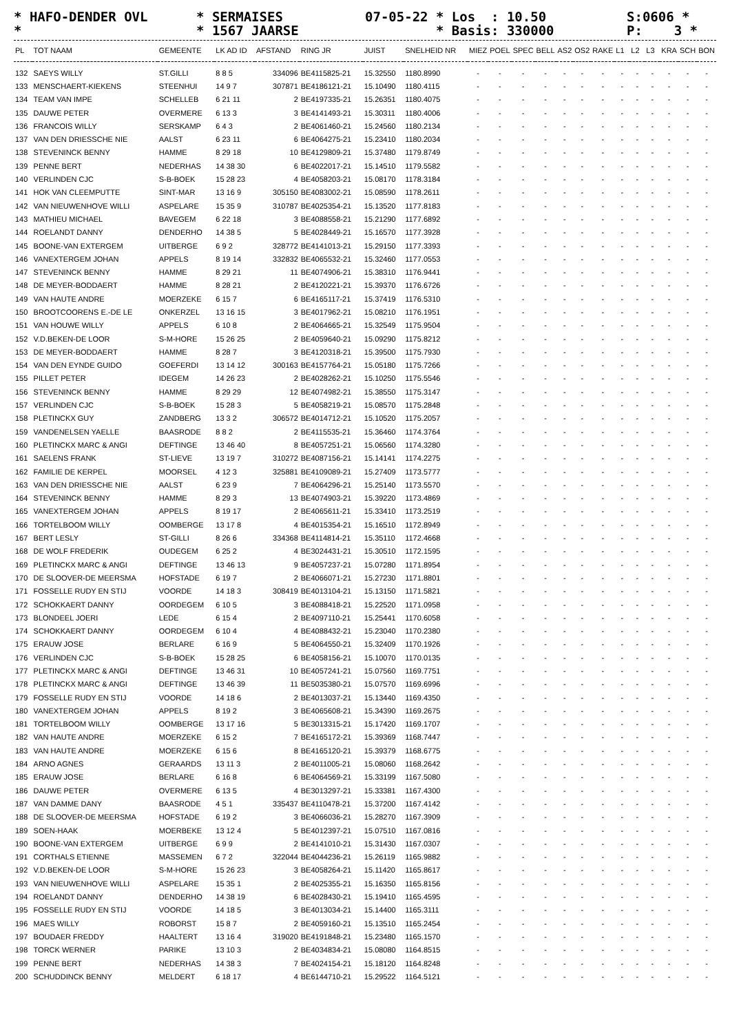* HAFO-DENDER OVL *
* SERMAISES * 1567 JAARSE
07-05-22 * Los : 10.50 * Basis: 330000
S:0606 * P: 3 *
| PL | TOT NAAM | GEMEENTE | LK AD ID | AFSTAND | RING JR | JUIST | SNELHEID NR | MIEZ | POEL | SPEC | BELL | AS2 | OS2 | RAKE | L1 | L2 | L3 | KRA | SCH | BON |
| --- | --- | --- | --- | --- | --- | --- | --- | --- | --- | --- | --- | --- | --- | --- | --- | --- | --- | --- | --- | --- |
| 132 | SAEYS WILLY | ST.GILLI | 8 8 5 | 334096 | BE4115825-21 | 15.32550 | 1180.8990 | - | - | - | - | - | - | - | - | - | - | - | - | - |
| 133 | MENSCHAERT-KIEKENS | STEENHUI | 14 9 7 | 307871 | BE4186121-21 | 15.10490 | 1180.4115 | - | - | - | - | - | - | - | - | - | - | - | - | - |
| 134 | TEAM VAN IMPE | SCHELLEB | 6 21 11 | 2 | BE4197335-21 | 15.26351 | 1180.4075 | - | - | - | - | - | - | - | - | - | - | - | - | - |
| 135 | DAUWE PETER | OVERMERE | 6 13 3 | 3 | BE4141493-21 | 15.30311 | 1180.4006 | - | - | - | - | - | - | - | - | - | - | - | - | - |
| 136 | FRANCOIS WILLY | SERSKAMP | 6 4 3 | 2 | BE4061460-21 | 15.24560 | 1180.2134 | - | - | - | - | - | - | - | - | - | - | - | - | - |
| 137 | VAN DEN DRIESSCHE NIE | AALST | 6 23 11 | 6 | BE4064275-21 | 15.23410 | 1180.2034 | - | - | - | - | - | - | - | - | - | - | - | - | - |
| 138 | STEVENINCK BENNY | HAMME | 8 29 18 | 10 | BE4129809-21 | 15.37480 | 1179.8749 | - | - | - | - | - | - | - | - | - | - | - | - | - |
| 139 | PENNE BERT | NEDERHAS | 14 38 30 | 6 | BE4022017-21 | 15.14510 | 1179.5582 | - | - | - | - | - | - | - | - | - | - | - | - | - |
| 140 | VERLINDEN CJC | S-B-BOEK | 15 28 23 | 4 | BE4058203-21 | 15.08170 | 1178.3184 | - | - | - | - | - | - | - | - | - | - | - | - | - |
| 141 | HOK VAN CLEEMPUTTE | SINT-MAR | 13 16 9 | 305150 | BE4083002-21 | 15.08590 | 1178.2611 | - | - | - | - | - | - | - | - | - | - | - | - | - |
| 142 | VAN NIEUWENHOVE WILLI | ASPELARE | 15 35 9 | 310787 | BE4025354-21 | 15.13520 | 1177.8183 | - | - | - | - | - | - | - | - | - | - | - | - | - |
| 143 | MATHIEU MICHAEL | BAVEGEM | 6 22 18 | 3 | BE4088558-21 | 15.21290 | 1177.6892 | - | - | - | - | - | - | - | - | - | - | - | - | - |
| 144 | ROELANDT DANNY | DENDERHO | 14 38 5 | 5 | BE4028449-21 | 15.16570 | 1177.3928 | - | - | - | - | - | - | - | - | - | - | - | - | - |
| 145 | BOONE-VAN EXTERGEM | UITBERGE | 6 9 2 | 328772 | BE4141013-21 | 15.29150 | 1177.3393 | - | - | - | - | - | - | - | - | - | - | - | - | - |
| 146 | VANEXTERGEM JOHAN | APPELS | 8 19 14 | 332832 | BE4065532-21 | 15.32460 | 1177.0553 | - | - | - | - | - | - | - | - | - | - | - | - | - |
| 147 | STEVENINCK BENNY | HAMME | 8 29 21 | 11 | BE4074906-21 | 15.38310 | 1176.9441 | - | - | - | - | - | - | - | - | - | - | - | - | - |
| 148 | DE MEYER-BODDAERT | HAMME | 8 28 21 | 2 | BE4120221-21 | 15.39370 | 1176.6726 | - | - | - | - | - | - | - | - | - | - | - | - | - |
| 149 | VAN HAUTE ANDRE | MOERZEKE | 6 15 7 | 6 | BE4165117-21 | 15.37419 | 1176.5310 | - | - | - | - | - | - | - | - | - | - | - | - | - |
| 150 | BROOTCOORENS E.-DE LE | ONKERZEL | 13 16 15 | 3 | BE4017962-21 | 15.08210 | 1176.1951 | - | - | - | - | - | - | - | - | - | - | - | - | - |
| 151 | VAN HOUWE WILLY | APPELS | 6 10 8 | 2 | BE4064665-21 | 15.32549 | 1175.9504 | - | - | - | - | - | - | - | - | - | - | - | - | - |
| 152 | V.D.BEKEN-DE LOOR | S-M-HORE | 15 26 25 | 2 | BE4059640-21 | 15.09290 | 1175.8212 | - | - | - | - | - | - | - | - | - | - | - | - | - |
| 153 | DE MEYER-BODDAERT | HAMME | 8 28 7 | 3 | BE4120318-21 | 15.39500 | 1175.7930 | - | - | - | - | - | - | - | - | - | - | - | - | - |
| 154 | VAN DEN EYNDE GUIDO | GOEFERDI | 13 14 12 | 300163 | BE4157764-21 | 15.05180 | 1175.7266 | - | - | - | - | - | - | - | - | - | - | - | - | - |
| 155 | PILLET PETER | IDEGEM | 14 26 23 | 2 | BE4028262-21 | 15.10250 | 1175.5546 | - | - | - | - | - | - | - | - | - | - | - | - | - |
| 156 | STEVENINCK BENNY | HAMME | 8 29 29 | 12 | BE4074982-21 | 15.38550 | 1175.3147 | - | - | - | - | - | - | - | - | - | - | - | - | - |
| 157 | VERLINDEN CJC | S-B-BOEK | 15 28 3 | 5 | BE4058219-21 | 15.08570 | 1175.2848 | - | - | - | - | - | - | - | - | - | - | - | - | - |
| 158 | PLETINCKX GUY | ZANDBERG | 13 3 2 | 306572 | BE4014712-21 | 15.10520 | 1175.2057 | - | - | - | - | - | - | - | - | - | - | - | - | - |
| 159 | VANDENELSEN YAELLE | BAASRODE | 8 8 2 | 2 | BE4115535-21 | 15.36460 | 1174.3764 | - | - | - | - | - | - | - | - | - | - | - | - | - |
| 160 | PLETINCKX MARC & ANGI | DEFTINGE | 13 46 40 | 8 | BE4057251-21 | 15.06560 | 1174.3280 | - | - | - | - | - | - | - | - | - | - | - | - | - |
| 161 | SAELENS FRANK | ST-LIEVE | 13 19 7 | 310272 | BE4087156-21 | 15.14141 | 1174.2275 | - | - | - | - | - | - | - | - | - | - | - | - | - |
| 162 | FAMILIE DE KERPEL | MOORSEL | 4 12 3 | 325881 | BE4109089-21 | 15.27409 | 1173.5777 | - | - | - | - | - | - | - | - | - | - | - | - | - |
| 163 | VAN DEN DRIESSCHE NIE | AALST | 6 23 9 | 7 | BE4064296-21 | 15.25140 | 1173.5570 | - | - | - | - | - | - | - | - | - | - | - | - | - |
| 164 | STEVENINCK BENNY | HAMME | 8 29 3 | 13 | BE4074903-21 | 15.39220 | 1173.4869 | - | - | - | - | - | - | - | - | - | - | - | - | - |
| 165 | VANEXTERGEM JOHAN | APPELS | 8 19 17 | 2 | BE4065611-21 | 15.33410 | 1173.2519 | - | - | - | - | - | - | - | - | - | - | - | - | - |
| 166 | TORTELBOOM WILLY | OOMBERGE | 13 17 8 | 4 | BE4015354-21 | 15.16510 | 1172.8949 | - | - | - | - | - | - | - | - | - | - | - | - | - |
| 167 | BERT LESLY | ST-GILLI | 8 26 6 | 334368 | BE4114814-21 | 15.35110 | 1172.4668 | - | - | - | - | - | - | - | - | - | - | - | - | - |
| 168 | DE WOLF FREDERIK | OUDEGEM | 6 25 2 | 4 | BE3024431-21 | 15.30510 | 1172.1595 | - | - | - | - | - | - | - | - | - | - | - | - | - |
| 169 | PLETINCKX MARC & ANGI | DEFTINGE | 13 46 13 | 9 | BE4057237-21 | 15.07280 | 1171.8954 | - | - | - | - | - | - | - | - | - | - | - | - | - |
| 170 | DE SLOOVER-DE MEERSMA | HOFSTADE | 6 19 7 | 2 | BE4066071-21 | 15.27230 | 1171.8801 | - | - | - | - | - | - | - | - | - | - | - | - | - |
| 171 | FOSSELLE RUDY EN STIJ | VOORDE | 14 18 3 | 308419 | BE4013104-21 | 15.13150 | 1171.5821 | - | - | - | - | - | - | - | - | - | - | - | - | - |
| 172 | SCHOKKAERT DANNY | OORDEGEM | 6 10 5 | 3 | BE4088418-21 | 15.22520 | 1171.0958 | - | - | - | - | - | - | - | - | - | - | - | - | - |
| 173 | BLONDEEL JOERI | LEDE | 6 15 4 | 2 | BE4097110-21 | 15.25441 | 1170.6058 | - | - | - | - | - | - | - | - | - | - | - | - | - |
| 174 | SCHOKKAERT DANNY | OORDEGEM | 6 10 4 | 4 | BE4088432-21 | 15.23040 | 1170.2380 | - | - | - | - | - | - | - | - | - | - | - | - | - |
| 175 | ERAUW JOSE | BERLARE | 6 16 9 | 5 | BE4064550-21 | 15.32409 | 1170.1926 | - | - | - | - | - | - | - | - | - | - | - | - | - |
| 176 | VERLINDEN CJC | S-B-BOEK | 15 28 25 | 6 | BE4058156-21 | 15.10070 | 1170.0135 | - | - | - | - | - | - | - | - | - | - | - | - | - |
| 177 | PLETINCKX MARC & ANGI | DEFTINGE | 13 46 31 | 10 | BE4057241-21 | 15.07560 | 1169.7751 | - | - | - | - | - | - | - | - | - | - | - | - | - |
| 178 | PLETINCKX MARC & ANGI | DEFTINGE | 13 46 39 | 11 | BE5035380-21 | 15.07570 | 1169.6996 | - | - | - | - | - | - | - | - | - | - | - | - | - |
| 179 | FOSSELLE RUDY EN STIJ | VOORDE | 14 18 6 | 2 | BE4013037-21 | 15.13440 | 1169.4350 | - | - | - | - | - | - | - | - | - | - | - | - | - |
| 180 | VANEXTERGEM JOHAN | APPELS | 8 19 2 | 3 | BE4065608-21 | 15.34390 | 1169.2675 | - | - | - | - | - | - | - | - | - | - | - | - | - |
| 181 | TORTELBOOM WILLY | OOMBERGE | 13 17 16 | 5 | BE3013315-21 | 15.17420 | 1169.1707 | - | - | - | - | - | - | - | - | - | - | - | - | - |
| 182 | VAN HAUTE ANDRE | MOERZEKE | 6 15 2 | 7 | BE4165172-21 | 15.39369 | 1168.7447 | - | - | - | - | - | - | - | - | - | - | - | - | - |
| 183 | VAN HAUTE ANDRE | MOERZEKE | 6 15 6 | 8 | BE4165120-21 | 15.39379 | 1168.6775 | - | - | - | - | - | - | - | - | - | - | - | - | - |
| 184 | ARNO AGNES | GERAARDS | 13 11 3 | 2 | BE4011005-21 | 15.08060 | 1168.2642 | - | - | - | - | - | - | - | - | - | - | - | - | - |
| 185 | ERAUW JOSE | BERLARE | 6 16 8 | 6 | BE4064569-21 | 15.33199 | 1167.5080 | - | - | - | - | - | - | - | - | - | - | - | - | - |
| 186 | DAUWE PETER | OVERMERE | 6 13 5 | 4 | BE3013297-21 | 15.33381 | 1167.4300 | - | - | - | - | - | - | - | - | - | - | - | - | - |
| 187 | VAN DAMME DANY | BAASRODE | 4 5 1 | 335437 | BE4110478-21 | 15.37200 | 1167.4142 | - | - | - | - | - | - | - | - | - | - | - | - | - |
| 188 | DE SLOOVER-DE MEERSMA | HOFSTADE | 6 19 2 | 3 | BE4066036-21 | 15.28270 | 1167.3909 | - | - | - | - | - | - | - | - | - | - | - | - | - |
| 189 | SOEN-HAAK | MOERBEKE | 13 12 4 | 5 | BE4012397-21 | 15.07510 | 1167.0816 | - | - | - | - | - | - | - | - | - | - | - | - | - |
| 190 | BOONE-VAN EXTERGEM | UITBERGE | 6 9 9 | 2 | BE4141010-21 | 15.31430 | 1167.0307 | - | - | - | - | - | - | - | - | - | - | - | - | - |
| 191 | CORTHALS ETIENNE | MASSEMEN | 6 7 2 | 322044 | BE4044236-21 | 15.26119 | 1165.9882 | - | - | - | - | - | - | - | - | - | - | - | - | - |
| 192 | V.D.BEKEN-DE LOOR | S-M-HORE | 15 26 23 | 3 | BE4058264-21 | 15.11420 | 1165.8617 | - | - | - | - | - | - | - | - | - | - | - | - | - |
| 193 | VAN NIEUWENHOVE WILLI | ASPELARE | 15 35 1 | 2 | BE4025355-21 | 15.16350 | 1165.8156 | - | - | - | - | - | - | - | - | - | - | - | - | - |
| 194 | ROELANDT DANNY | DENDERHO | 14 38 19 | 6 | BE4028430-21 | 15.19410 | 1165.4595 | - | - | - | - | - | - | - | - | - | - | - | - | - |
| 195 | FOSSELLE RUDY EN STIJ | VOORDE | 14 18 5 | 3 | BE4013034-21 | 15.14400 | 1165.3111 | - | - | - | - | - | - | - | - | - | - | - | - | - |
| 196 | MAES WILLY | ROBORST | 15 8 7 | 2 | BE4059160-21 | 15.13510 | 1165.2454 | - | - | - | - | - | - | - | - | - | - | - | - | - |
| 197 | BOUDAER FREDDY | HAALTERT | 13 16 4 | 319020 | BE4191848-21 | 15.23480 | 1165.1570 | - | - | - | - | - | - | - | - | - | - | - | - | - |
| 198 | TORCK WERNER | PARIKE | 13 10 3 | 2 | BE4034834-21 | 15.08080 | 1164.8515 | - | - | - | - | - | - | - | - | - | - | - | - | - |
| 199 | PENNE BERT | NEDERHAS | 14 38 3 | 7 | BE4024154-21 | 15.18120 | 1164.8248 | - | - | - | - | - | - | - | - | - | - | - | - | - |
| 200 | SCHUDDINCK BENNY | MELDERT | 6 18 17 | 4 | BE6144710-21 | 15.29522 | 1164.5121 | - | - | - | - | - | - | - | - | - | - | - | - | - |